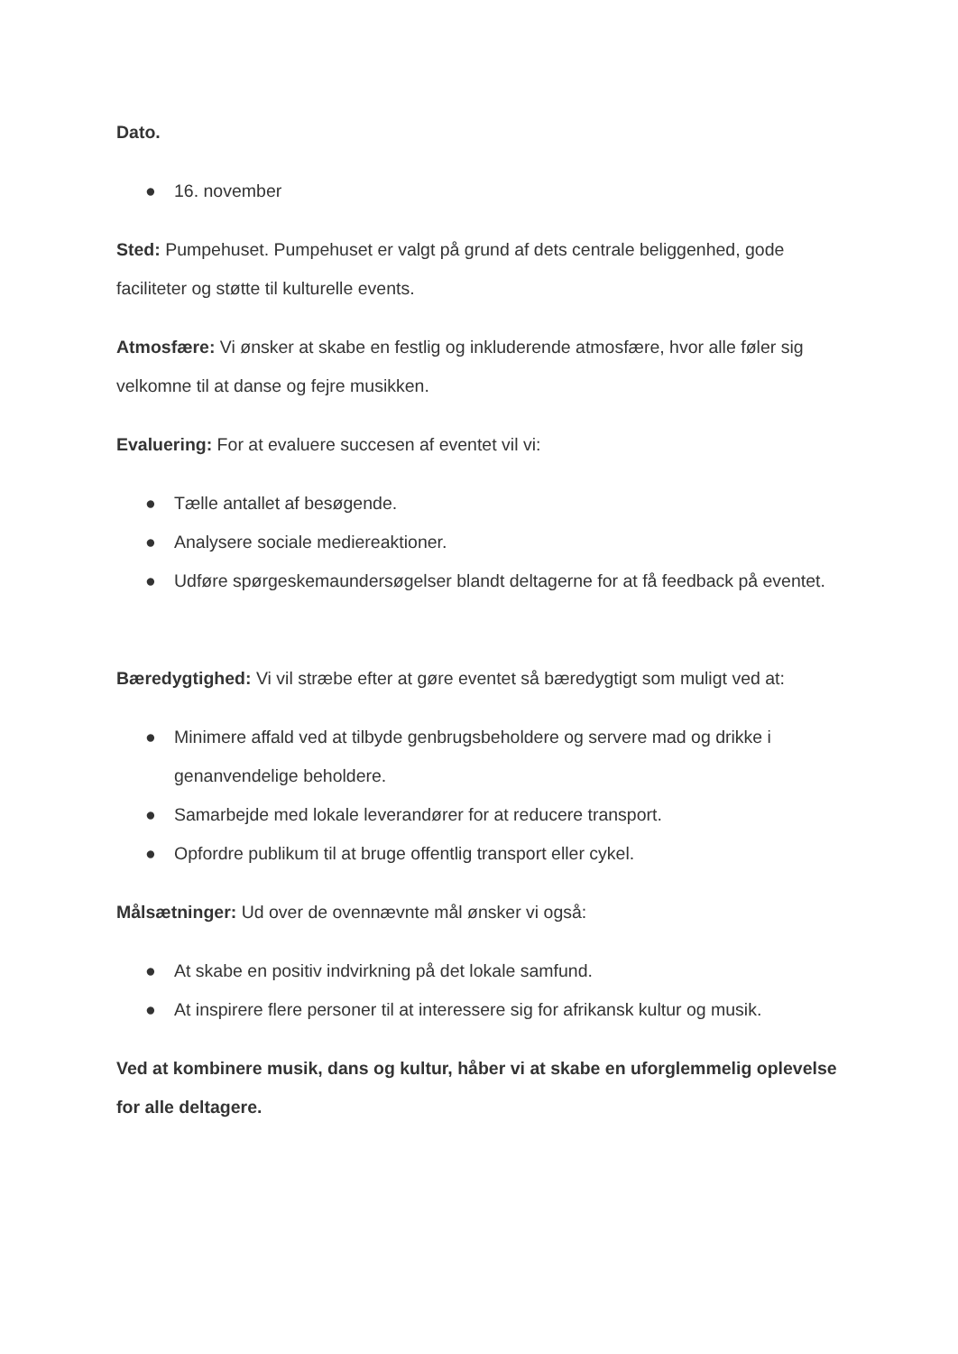Dato.
● 16. november
Sted: Pumpehuset. Pumpehuset er valgt på grund af dets centrale beliggenhed, gode faciliteter og støtte til kulturelle events.
Atmosfære: Vi ønsker at skabe en festlig og inkluderende atmosfære, hvor alle føler sig velkomne til at danse og fejre musikken.
Evaluering: For at evaluere succesen af eventet vil vi:
● Tælle antallet af besøgende.
● Analysere sociale mediereaktioner.
● Udføre spørgeskemaundersøgelser blandt deltagerne for at få feedback på eventet.
Bæredygtighed: Vi vil stræbe efter at gøre eventet så bæredygtigt som muligt ved at:
● Minimere affald ved at tilbyde genbrugsbeholdere og servere mad og drikke i genanvendelige beholdere.
● Samarbejde med lokale leverandører for at reducere transport.
● Opfordre publikum til at bruge offentlig transport eller cykel.
Målsætninger: Ud over de ovennævnte mål ønsker vi også:
● At skabe en positiv indvirkning på det lokale samfund.
● At inspirere flere personer til at interessere sig for afrikansk kultur og musik.
Ved at kombinere musik, dans og kultur, håber vi at skabe en uforglemmelig oplevelse for alle deltagere.